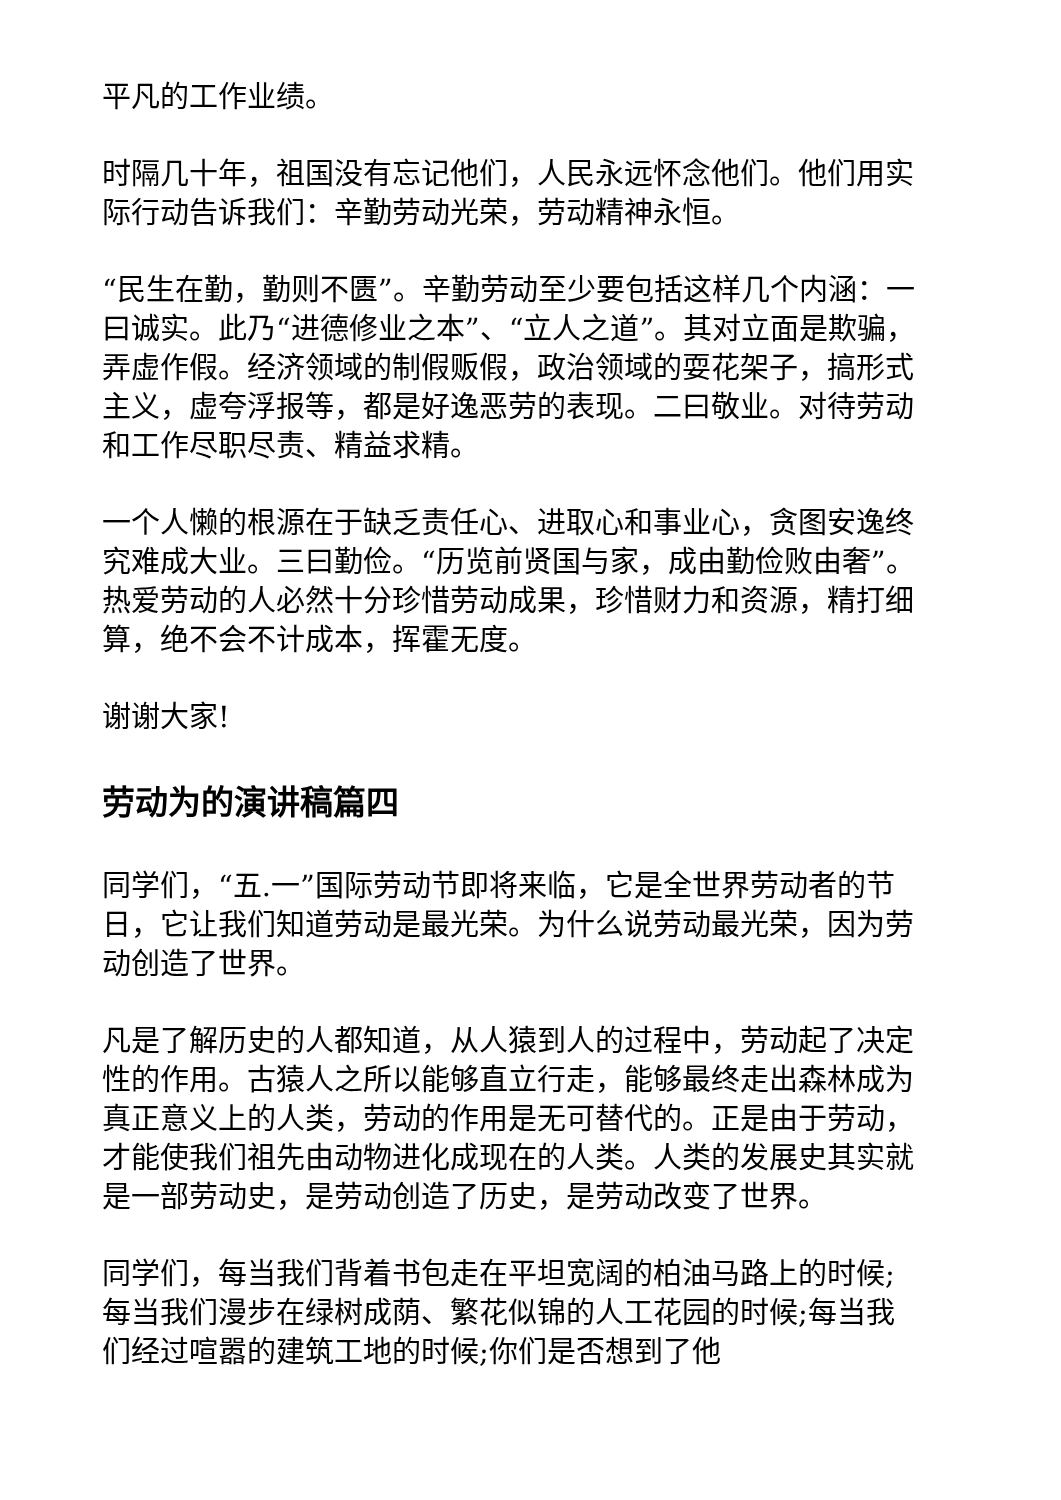平凡的工作业绩。
时隔几十年，祖国没有忘记他们，人民永远怀念他们。他们用实际行动告诉我们：辛勤劳动光荣，劳动精神永恒。
“民生在勤，勤则不匮”。辛勤劳动至少要包括这样几个内涵：一曰诚实。此乃“进德修业之本”、“立人之道”。其对立面是欺骗，弄虚作假。经济领域的制假贩假，政治领域的耍花架子，搞形式主义，虚夸浮报等，都是好逸恶劳的表现。二曰敬业。对待劳动和工作尽职尽责、精益求精。
一个人懒的根源在于缺乏责任心、进取心和事业心，贪图安逸终究难成大业。三曰勤俭。“历览前贤国与家，成由勤俭败由奢”。热爱劳动的人必然十分珍惜劳动成果，珍惜财力和资源，精打细算，绝不会不计成本，挥霍无度。
谢谢大家!
劳动为的演讲稿篇四
同学们，“五.一”国际劳动节即将来临，它是全世界劳动者的节日，它让我们知道劳动是最光荣。为什么说劳动最光荣，因为劳动创造了世界。
凡是了解历史的人都知道，从人猿到人的过程中，劳动起了决定性的作用。古猿人之所以能够直立行走，能够最终走出森林成为真正意义上的人类，劳动的作用是无可替代的。正是由于劳动，才能使我们祖先由动物进化成现在的人类。人类的发展史其实就是一部劳动史，是劳动创造了历史，是劳动改变了世界。
同学们，每当我们背着书包走在平坦宽阔的柏油马路上的时候;每当我们漫步在绿树成荫、繁花似锦的人工花园的时候;每当我们经过喧嚣的建筑工地的时候;你们是否想到了他